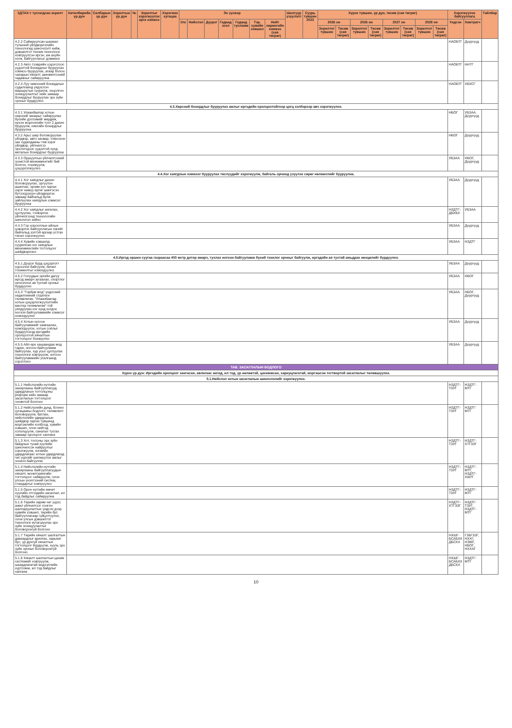| ЗДТАХ-т тусгагдсан зорилт | Хөтөлбөрийн үр дүн | Салбарын үр дүн | Зорилтын үр дүн | № | Зорилтыг хэрэгжүүлэх арга хэмжээ | Хэрэгжих хугацаа | Эх үүсвэр | | | | | | | Шалгуур үзүүлэлт | Суурь түвшин 2023 | Хүрэх түвшин, үр дүн, төсөв (сая төгрөг) | | | | | | | | Хэрэгжүүлэх байгууллага | | Тайлбар |
| --- | --- | --- | --- | --- | --- | --- | --- | --- | --- | --- | --- | --- | --- | --- | --- | --- | --- | --- | --- | --- | --- | --- | --- | --- | --- | --- |
| | | | | | | | Улс | Нийслэл | Дүүрэг | Гадаад зээл | Гадаад тусламж | Тэр. хувийн хэвшил | Нийт хөрөнгийн хэмжээ (сая төгрөг) | | | 2026 он | | 2026 он | | 2027 он | | 2028 он | | Үндсэн | Хамтрагч | |
| | | | | | | | | | | | | | | | | Зорилтот түвшин | Төсөв (сая төгрөг) | Зорилтот түвшин | Төсөв (сая төгрөг) | Зорилтот түвшин | Төсөв (сая төгрөг) | Зорилтот түвшин | Төсөв (сая төгрөг) | | | |
| 4.2.2 Сайжруулсан шахмал түлшний үйлдвэрлэлийн технологид шинэчлэлт хийж, дэвшилтэт техник технологи нэвтрүүлсэн иргэн, аж ахуйн нэгж, байгууллагыг дэмжинэ | | | | | | | | | | | | | | | | | | | | | | | | НАОБТГ | Дүүргүүд | |
| 4.2.3 Авто тээврийн хэрэгслээс үүдэлтэй бохирдлыг бууруулах хэмжээ бууруулах, агаар болон чанарын хяналт, шинжилгээний чадавхыг сайжруулна | | | | | | | | | | | | | | | | | | | | | | | | НАОБТГ | ННТГ | |
| 4.2.4 Луу чимээний бохирдлын судалгаанд үндэслэн маршрутын суурилж, онцолгон зохицуулалтыг хийх замаар бохирдлыг бууруулах эрх зүйн орчныг бүрдүүлнэ | | | | | | | | | | | | | | | | | | | | | | | | НАОБТГ | ХБХСГ | |
| 4.3.Хөрсний бохирдлыг бууруулах ажлыг иргэдийн оролцоотойгоор цогц хэлбэрээр авч хэрэгжүүлнэ. | | | | | | | | | | | | | | | | | | | | | | | | | | |
| 4.3.1 Улаанбаатар хотын хөрсний чанарыг сайжруулах бүсийн дэглэмийг мөрдөж, нүхэн жорлонгийн тоог 2 дахин бууруулж, нянгийн бохирдлыг бууруулна | | | | | | | | | | | | | | | | | | | | | | | | НБОГ | УБЗАА, Дүүргүүд | |
| 4.3.2 Арьс шир боловсруулах үйлдвэр, авто засвар, томоохон зах худалдааны төв зэрэг үйлдвэр, үйлчилгээ эрхлэгчдээс үүдэлтэй хүнд металын бохирдлыг бууруулна | | | | | | | | | | | | | | | | | | | | | | | | НБОГ | Дүүргүүд | |
| 4.3.3 Оршуулгын үйлчилгээний зохистой менежментийг бий болгон, тохижуулж, цэцэрлэгжүүлнэ | | | | | | | | | | | | | | | | | | | | | | | | УБЗАА | НБОГ, Дүүргүүд | |
| 4.4.Хог хаягдлын хэмжээг бууруулах төслүүдийг хэрэгжүүлж, байгаль орчинд үзүүлэх сөрөг нөлөөллийг бууруулна. | | | | | | | | | | | | | | | | | | | | | | | | | | |
| 4.4.1 Хог хаягдлыг дахин боловсруулах, эргүүлэн ашиглах, эрчим хүч гаргах зэрэг намуу өртөг шингэсэн бүтээгдэхүүн үйлдвэрлэх замаар байгальд булж зайлуулах хаягдлын хэмжээг бууруулна | | | | | | | | | | | | | | | | | | | | | | | | УБЗАА | Дүүргүүд | |
| 4.4.2 Хог хаягдлыг ангилах, цуглуулах, тээвэрлэх үйлчилгээнд технологийн шинэчлэл хийнэ | | | | | | | | | | | | | | | | | | | | | | | | НЗДТГ-ДБХБХ | УБЗАА | |
| 4.4.3 Гэр хорооллын айлын цэвэрлэх байгууллагын лагийг байгальд зэлтэй аргаар устгах төсөл хэрэгжүүлнэ | | | | | | | | | | | | | | | | | | | | | | | | УБЗАА | Дүүргүүд | |
| 4.4.4 Хувийн хэвшилд суурилсан хог хаягдлын менежментийн тогтолцоог шийдвэрлэнэ | | | | | | | | | | | | | | | | | | | | | | | | УБЗАА | НЗДТГ | |
| 4.5.Иргэд оршин суугаа газраасаа 400 метр дотор амарч, тухлах ногоон байгууламж бүхий тохилог орчныг байгуулж, иргэдийн ая тухтай амьдрах нөхцөлийг бүрдүүлнэ. | | | | | | | | | | | | | | | | | | | | | | | | | | |
| 4.5.1 Дүүрэг бүрд цэцэрлэгт хүрээлэн байгуулж, бичил тохижилтыг нэмэгдүүлнэ | | | | | | | | | | | | | | | | | | | | | | | | УБЗАА | Дүүргүүд | |
| 4.5.2 Голуудын эргийн дагуу иргэд амарч зугаалах, спортлог хичээллэх ая тухтай орчныг бүрдүүлнэ | | | | | | | | | | | | | | | | | | | | | | | | УБЗАА | НБОГ | |
| 4.5.3 "Тэрбум мод" үндэсний хөдөлгөөний стратеги төлөвлөгөө, "Улаанбаатар хотын цэцэрлэгжүүлэлтийн мастер төлөвлөгөө"-тэй уялдуулан нэг хүнд ногдох ногоон байгууламжийн хэмжээг нэмэгдүүлнэ | | | | | | | | | | | | | | | | | | | | | | | | УБЗАА | НБОГ, Дүүргүүд | |
| 4.5.4 Хотын ногоон байгууламжийг хамгаалах, нэмэгдүүлэх, хотын соёлыг бүрдүүлэхэд иргэдийн оролцоотой хяналтын тогтолцоог бэхжүүлнэ | | | | | | | | | | | | | | | | | | | | | | | | УБЗАА | Дүүргүүд | |
| 4.5.5 Айл өрх хашаандаа мод тарих, ногоон байгууламж байгуулах, хур усыг цуглуулах технологи нэвтрүүлж, ногоон байгууламжийн усалгаанд хэрэглэнэ | | | | | | | | | | | | | | | | | | | | | | | | УБЗАА | Дүүргүүд | |
| ТАВ. ЗАСАГЛАЛЫН БОДЛОГО | | | | | | | | | | | | | | | | | | | | | | | | | | |
| Хүрэх үр дүн: Иргэдийн оролцоог хангасан, авлигаас ангид, ил тод, үр нөлөөтэй, цахимжсан, хариуцлагатай, мэргэшсэн тогтвортой засаглалыг төлөвшүүлнэ. | | | | | | | | | | | | | | | | | | | | | | | | | | |
| 5.1.Нийслэл хотын засаглалын шинэчлэлийг хэрэгжүүлнэ. | | | | | | | | | | | | | | | | | | | | | | | | | | |
| 5.1.1 Нийслэлийн нутгийн захиргааны байгууллагууд удирдлагын тогтолцоны реформ хийх замаар засаглалын тогтолцоог оновчтой болгоно | | | | | | | | | | | | | | | | | | | | | | | | НЗДТГ-ТЗУГ | НЗДТГ-МТГ | |
| 5.1.2 Нийслэлийн дунд, богино хугацааны бодлого, төлөвлөлт боловсруулж, батлах, нийслэлийн удирдлагын шийдвэр гаргах түвшинд мэргэжлийн холбоод, хувийн хэвшил, олон нийтэд хэлэлцүүлж, саналыг тусгах замаар оролцоог хангана | | | | | | | | | | | | | | | | | | | | | | | | НЗДТГ-ТЗУГ | НЗДТГ-МТГ | |
| 5.1.3 Хот, тосгоны эрх зүйн байдлын тухай хуулийн шинэчилсэн найруулгыг хэрэгжүүлж, нэгжийн удирдлагаас хотын удирдлагад чиг үүргийг шилжүүлэх ажлыг зохион байгуулна | | | | | | | | | | | | | | | | | | | | | | | | НЗДТГ-ТЗУГ | НЗДТГ-ХТГЗЗГ | |
| 5.1.4 Нийслэлийн нутгийн захиргааны байгууллагуудын хяналт, мониторингийн тогтолцоог сайжруулж, олон улсын үнэлгээний систем, стандартыг нэвтрүүлнэ | | | | | | | | | | | | | | | | | | | | | | | | НЗДТГ-ТЗУГ | НЗДТГ-МТГ, НЗДТГ-ХШҮГ | |
| 5.1.5 Орон нутгийн өмчит хуулийн этгээдийн засаглал, ил тод байдлыг сайжруулна | | | | | | | | | | | | | | | | | | | | | | | | НЗДТГ-ТЗУГ | НЗДТГ-МТГ | |
| 5.1.6 Төрийн зарим чиг үүрэг, ажил үйлчилгээг сонгон шалгаруулалтын үндсэн дээр хувийн хэвшил, төрийн бус байгууллагаар гүйцэтгүүлэх, олон улсын дэвшилтэт технологи нутагшуулах эрх зүйн зохицуулалтыг боловсронгуй болгоно | | | | | | | | | | | | | | | | | | | | | | | | НЗДТГ-ХТГЗЗГ | НЗДТГ-ТЗУГ, НЗДТГ-МТГ | |
| 5.1.7 Төрийн хяналт шалгалтын давхардлыг арилгах, харьяат бус, үр дүнгүй хяналтын тогтолцоог бүрдүүлж, хууль эрх зүйн орчныг боловсронгуй болгоно | | | | | | | | | | | | | | | | | | | | | | | | НХШГ-БСАБХХ ДБСХХ | ГЗБГЗЗГ, НХХГ, НЭМГ, НБОГ, НХХАГ | |
| 5.1.8 Хяналт шалгалтын цахим системийг нэвтрүүлж, шаардлагатай мэдээллийн хүртээмж, ил тод байдлыг хангана | | | | | | | | | | | | | | | | | | | | | | | | НХШГ-БСАБХХ ДБСХХ | НЗДТГ-МТГ | |
10